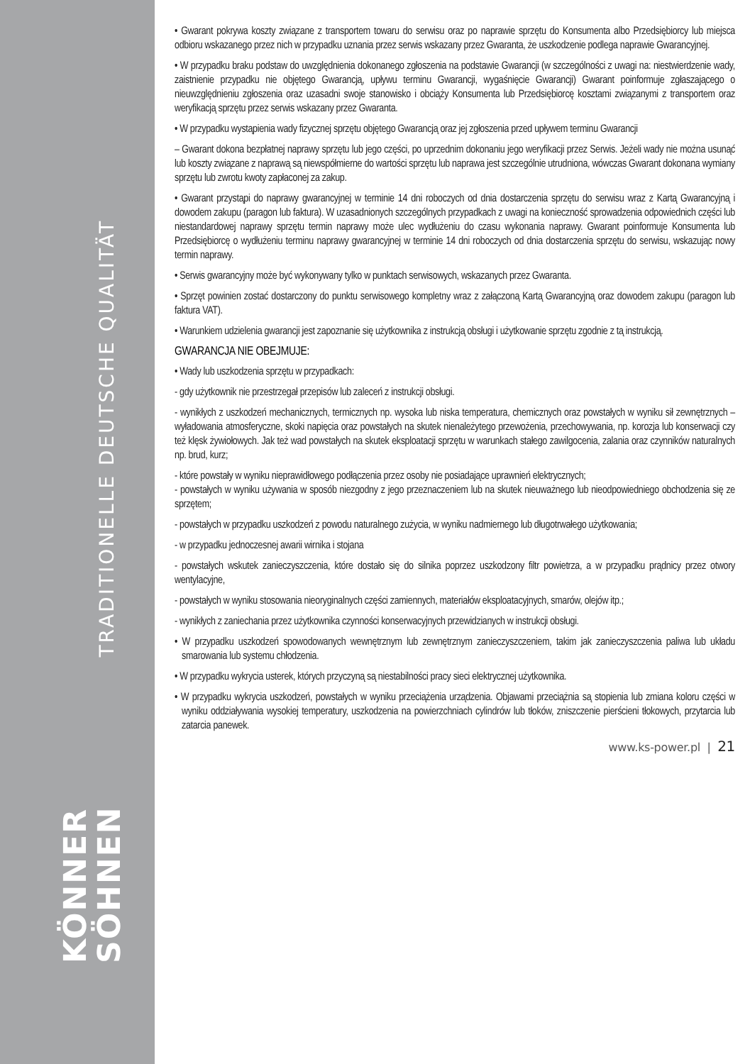TRADITIONELLE DEUTSCHE QUALITÄT
KÖNNER
SÖHNEN
• Gwarant pokrywa koszty związane z transportem towaru do serwisu oraz po naprawie sprzętu do Konsumenta albo Przedsiębiorcy lub miejsca odbioru wskazanego przez nich w przypadku uznania przez serwis wskazany przez Gwaranta, że uszkodzenie podlega naprawie Gwarancyjnej.
• W przypadku braku podstaw do uwzględnienia dokonanego zgłoszenia na podstawie Gwarancji (w szczególności z uwagi na: niestwierdzenie wady, zaistnienie przypadku nie objętego Gwarancją, upływu terminu Gwarancji, wygaśnięcie Gwarancji) Gwarant poinformuje zgłaszającego o nieuwzględnieniu zgłoszenia oraz uzasadni swoje stanowisko i obciąży Konsumenta lub Przedsiębiorcę kosztami związanymi z transportem oraz weryfikacją sprzętu przez serwis wskazany przez Gwaranta.
• W przypadku wystąpienia wady fizycznej sprzętu objętego Gwarancją oraz jej zgłoszenia przed upływem terminu Gwarancji
– Gwarant dokona bezpłatnej naprawy sprzętu lub jego części, po uprzednim dokonaniu jego weryfikacji przez Serwis. Jeżeli wady nie można usunąć lub koszty związane z naprawą są niewspółmierne do wartości sprzętu lub naprawa jest szczególnie utrudniona, wówczas Gwarant dokonana wymiany sprzętu lub zwrotu kwoty zapłaconej za zakup.
• Gwarant przystąpi do naprawy gwarancyjnej w terminie 14 dni roboczych od dnia dostarczenia sprzętu do serwisu wraz z Kartą Gwarancyjną i dowodem zakupu (paragon lub faktura). W uzasadnionych szczególnych przypadkach z uwagi na konieczność sprowadzenia odpowiednich części lub niestandardowej naprawy sprzętu termin naprawy może ulec wydłużeniu do czasu wykonania naprawy. Gwarant poinformuje Konsumenta lub Przedsiębiorcę o wydłużeniu terminu naprawy gwarancyjnej w terminie 14 dni roboczych od dnia dostarczenia sprzętu do serwisu, wskazując nowy termin naprawy.
• Serwis gwarancyjny może być wykonywany tylko w punktach serwisowych, wskazanych przez Gwaranta.
• Sprzęt powinien zostać dostarczony do punktu serwisowego kompletny wraz z załączoną Kartą Gwarancyjną oraz dowodem zakupu (paragon lub faktura VAT).
• Warunkiem udzielenia gwarancji jest zapoznanie się użytkownika z instrukcją obsługi i użytkowanie sprzętu zgodnie z tą instrukcją.
GWARANCJA NIE OBEJMUJE:
• Wady lub uszkodzenia sprzętu w przypadkach:
- gdy użytkownik nie przestrzegał przepisów lub zaleceń z instrukcji obsługi.
- wynikłych z uszkodzeń mechanicznych, termicznych np. wysoka lub niska temperatura, chemicznych oraz powstałych w wyniku sił zewnętrznych – wyładowania atmosferyczne, skoki napięcia oraz powstałych na skutek nienależytego przewożenia, przechowywania, np. korozja lub konserwacji czy też klęsk żywiołowych. Jak też wad powstałych na skutek eksploatacji sprzętu w warunkach stałego zawilgocenia, zalania oraz czynników naturalnych np. brud, kurz;
- które powstały w wyniku nieprawidłowego podłączenia przez osoby nie posiadające uprawnień elektrycznych;
- powstałych w wyniku używania w sposób niezgodny z jego przeznaczeniem lub na skutek nieuważnego lub nieodpowiedniego obchodzenia się ze sprzętem;
- powstałych w przypadku uszkodzeń z powodu naturalnego zużycia, w wyniku nadmiernego lub długotrwałego użytkowania;
- w przypadku jednoczesnej awarii wirnika i stojana
- powstałych wskutek zanieczyszczenia, które dostało się do silnika poprzez uszkodzony filtr powietrza, a w przypadku prądnicy przez otwory wentylacyjne,
- powstałych w wyniku stosowania nieoryginalnych części zamiennych, materiałów eksploatacyjnych, smarów, olejów itp.;
- wynikłych z zaniechania przez użytkownika czynności konserwacyjnych przewidzianych w instrukcji obsługi.
• W przypadku uszkodzeń spowodowanych wewnętrznym lub zewnętrznym zanieczyszczeniem, takim jak zanieczyszczenia paliwa lub układu smarowania lub systemu chłodzenia.
• W przypadku wykrycia usterek, których przyczyną są niestabilności pracy sieci elektrycznej użytkownika.
• W przypadku wykrycia uszkodzeń, powstałych w wyniku przeciążenia urządzenia. Objawami przeciążnia są stopienia lub zmiana koloru części w wyniku oddziaływania wysokiej temperatury, uszkodzenia na powierzchniach cylindrów lub tłoków, zniszczenie pierścieni tłokowych, przytarcia lub zatarcia panewek.
www.ks-power.pl | 21